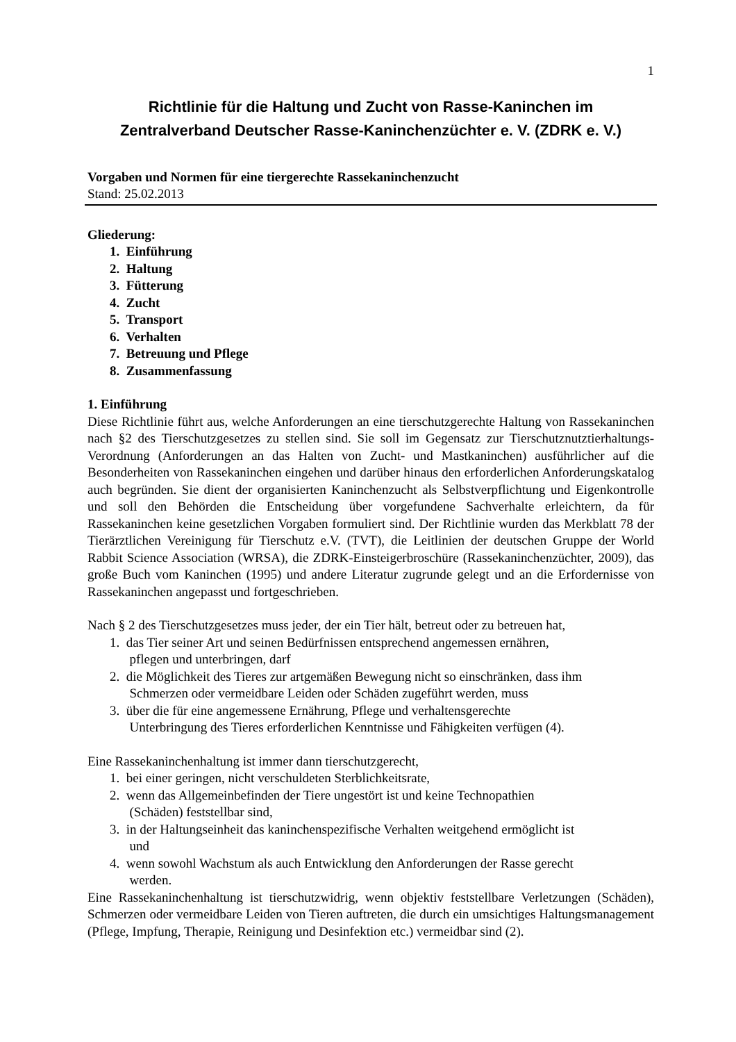1
Richtlinie für die Haltung und Zucht von Rasse-Kaninchen im
Zentralverband Deutscher Rasse-Kaninchenzüchter e. V. (ZDRK e. V.)
Vorgaben und Normen für eine tiergerechte Rassekaninchenzucht
Stand: 25.02.2013
Gliederung:
1. Einführung
2. Haltung
3. Fütterung
4. Zucht
5. Transport
6. Verhalten
7. Betreuung und Pflege
8. Zusammenfassung
1. Einführung
Diese Richtlinie führt aus, welche Anforderungen an eine tierschutzgerechte Haltung von Rassekaninchen nach §2 des Tierschutzgesetzes zu stellen sind. Sie soll im Gegensatz zur Tierschutznutztierhaltungs-Verordnung (Anforderungen an das Halten von Zucht- und Mastkaninchen) ausführlicher auf die Besonderheiten von Rassekaninchen eingehen und darüber hinaus den erforderlichen Anforderungskatalog auch begründen. Sie dient der organisierten Kaninchenzucht als Selbstverpflichtung und Eigenkontrolle und soll den Behörden die Entscheidung über vorgefundene Sachverhalte erleichtern, da für Rassekaninchen keine gesetzlichen Vorgaben formuliert sind. Der Richtlinie wurden das Merkblatt 78 der Tierärztlichen Vereinigung für Tierschutz e.V. (TVT), die Leitlinien der deutschen Gruppe der World Rabbit Science Association (WRSA), die ZDRK-Einsteigerbroschüre (Rassekaninchenzüchter, 2009), das große Buch vom Kaninchen (1995) und andere Literatur zugrunde gelegt und an die Erfordernisse von Rassekaninchen angepasst und fortgeschrieben.
Nach § 2 des Tierschutzgesetzes muss jeder, der ein Tier hält, betreut oder zu betreuen hat,
1. das Tier seiner Art und seinen Bedürfnissen entsprechend angemessen ernähren,
pflegen und unterbringen, darf
2. die Möglichkeit des Tieres zur artgemäßen Bewegung nicht so einschränken, dass ihm
Schmerzen oder vermeidbare Leiden oder Schäden zugeführt werden, muss
3. über die für eine angemessene Ernährung, Pflege und verhaltensgerechte
Unterbringung des Tieres erforderlichen Kenntnisse und Fähigkeiten verfügen (4).
Eine Rassekaninchenhaltung ist immer dann tierschutzgerecht,
1. bei einer geringen, nicht verschuldeten Sterblichkeitsrate,
2. wenn das Allgemeinbefinden der Tiere ungestört ist und keine Technopathien
(Schäden) feststellbar sind,
3. in der Haltungseinheit das kaninchenspezifische Verhalten weitgehend ermöglicht ist
und
4. wenn sowohl Wachstum als auch Entwicklung den Anforderungen der Rasse gerecht
werden.
Eine Rassekaninchenhaltung ist tierschutzwidrig, wenn objektiv feststellbare Verletzungen (Schäden), Schmerzen oder vermeidbare Leiden von Tieren auftreten, die durch ein umsichtiges Haltungsmanagement (Pflege, Impfung, Therapie, Reinigung und Desinfektion etc.) vermeidbar sind (2).